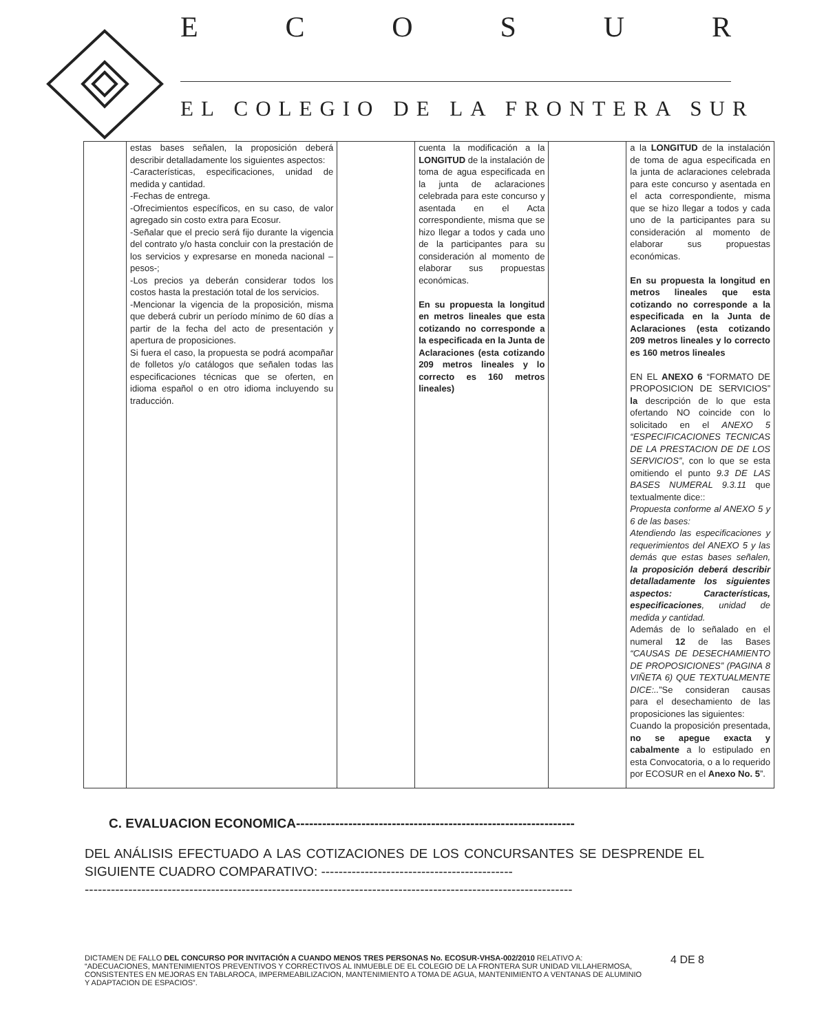ECOSUR
EL COLEGIO DE LA FRONTERA SUR
| | estas bases señalen, la proposición deberá describir detalladamente los siguientes aspectos: -Características, especificaciones, unidad de medida y cantidad. -Fechas de entrega. -Ofrecimientos específicos, en su caso, de valor agregado sin costo extra para Ecosur. -Señalar que el precio será fijo durante la vigencia del contrato y/o hasta concluir con la prestación de los servicios y expresarse en moneda nacional –pesos-; -Los precios ya deberán considerar todos los costos hasta la prestación total de los servicios. -Mencionar la vigencia de la proposición, misma que deberá cubrir un período mínimo de 60 días a partir de la fecha del acto de presentación y apertura de proposiciones. Si fuera el caso, la propuesta se podrá acompañar de folletos y/o catálogos que señalen todas las especificaciones técnicas que se oferten, en idioma español o en otro idioma incluyendo su traducción. | | cuenta la modificación a la LONGITUD de la instalación de toma de agua especificada en la junta de aclaraciones celebrada para este concurso y asentada en el Acta correspondiente, misma que se hizo llegar a todos y cada uno de la participantes para su consideración al momento de elaborar sus propuestas económicas. En su propuesta la longitud en metros lineales que esta cotizando no corresponde a la especificada en la Junta de Aclaraciones (esta cotizando 209 metros lineales y lo correcto es 160 metros lineales) | | a la LONGITUD de la instalación de toma de agua especificada en la junta de aclaraciones celebrada para este concurso y asentada en el acta correspondiente, misma que se hizo llegar a todos y cada uno de la participantes para su consideración al momento de elaborar sus propuestas económicas. En su propuesta la longitud en metros lineales que esta cotizando no corresponde a la especificada en la Junta de Aclaraciones (esta cotizando 209 metros lineales y lo correcto es 160 metros lineales EN EL ANEXO 6 “FORMATO DE PROPOSICION DE SERVICIOS” la descripción de lo que esta ofertando NO coincide con lo solicitado en el ANEXO 5 “ESPECIFICACIONES TECNICAS DE LA PRESTACION DE DE LOS SERVICIOS” , con lo que se esta omitiendo el punto 9.3 DE LAS BASES NUMERAL 9.3.11 que textualmente dice:: Propuesta conforme al ANEXO 5 y 6 de las bases: Atendiendo las especificaciones y requerimientos del ANEXO 5 y las demás que estas bases señalen, la proposición deberá describir detalladamente los siguientes aspectos: Características, especificaciones , unidad de medida y cantidad. Además de lo señalado en el numeral 12 de las Bases “CAUSAS DE DESECHAMIENTO DE PROPOSICIONES” (PAGINA 8 VIÑETA 6) QUE TEXTUALMENTE DICE:.. ”Se consideran causas para el desechamiento de las proposiciones las siguientes: Cuando la proposición presentada, no se apegue exacta y cabalmente a lo estipulado en esta Convocatoria, o a lo requerido por ECOSUR en el Anexo No. 5 ”. |
C. EVALUACION ECONOMICA----------------------------------------------------------------
DEL ANÁLISIS EFECTUADO A LAS COTIZACIONES DE LOS CONCURSANTES SE DESPRENDE EL SIGUIENTE CUADRO COMPARATIVO: --------------------------------------------
----------------------------------------------------------------------------------------------------------------
DICTAMEN DE FALLO DEL CONCURSO POR INVITACIÓN A CUANDO MENOS TRES PERSONAS No. ECOSUR-VHSA-002/2010 RELATIVO A: “ADECUACIONES, MANTENIMIENTOS PREVENTIVOS Y CORRECTIVOS AL INMUEBLE DE EL COLEGIO DE LA FRONTERA SUR UNIDAD VILLAHERMOSA, CONSISTENTES EN MEJORAS EN TABLAROCA, IMPERMEABILIZACION, MANTENIMIENTO A TOMA DE AGUA, MANTENIMIENTO A VENTANAS DE ALUMINIO Y ADAPTACION DE ESPACIOS”.
4 DE 8